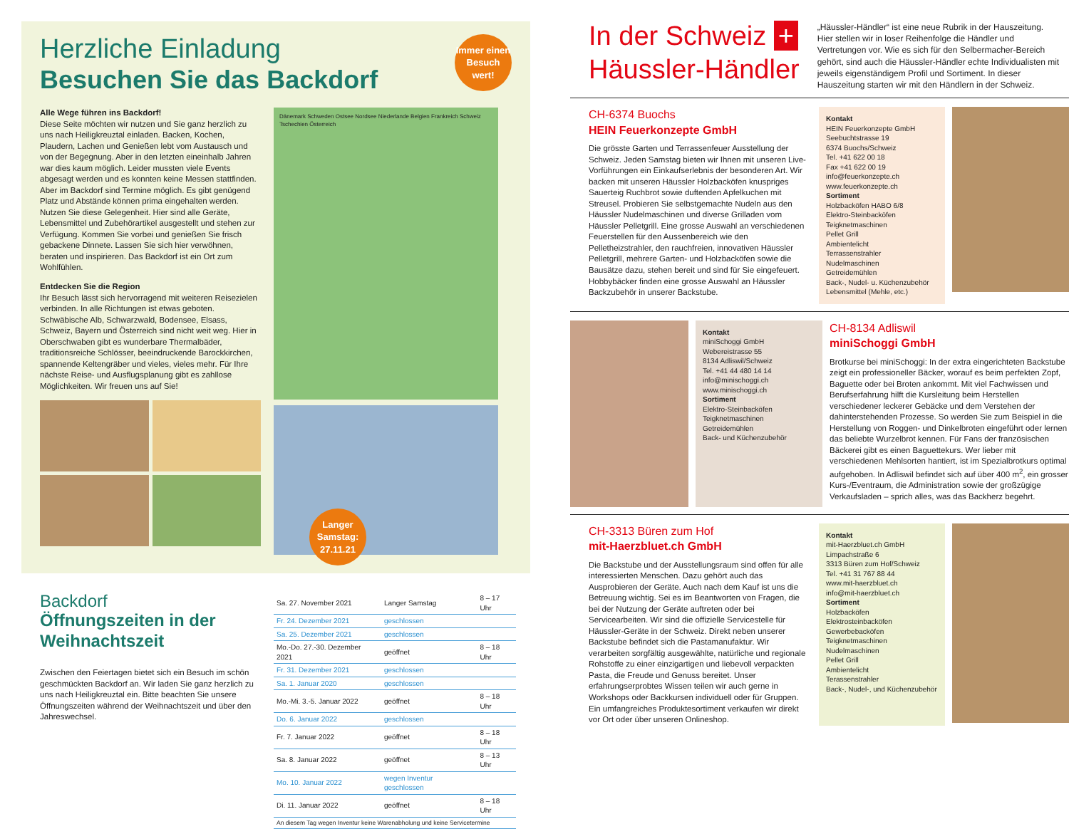Herzliche Einladung
Besuchen Sie das Backdorf
Immer einen Besuch wert!
Alle Wege führen ins Backdorf!
Diese Seite möchten wir nutzen und Sie ganz herzlich zu uns nach Heiligkreuztal einladen. Backen, Kochen, Plaudern, Lachen und Genießen lebt vom Austausch und von der Begegnung. Aber in den letzten eineinhalb Jahren war dies kaum möglich. Leider mussten viele Events abgesagt werden und es konnten keine Messen stattfinden. Aber im Backdorf sind Termine möglich. Es gibt genügend Platz und Abstände können prima eingehalten werden. Nutzen Sie diese Gelegenheit. Hier sind alle Geräte, Lebensmittel und Zubehörartikel ausgestellt und stehen zur Verfügung. Kommen Sie vorbei und genießen Sie frisch gebackene Dinnete. Lassen Sie sich hier verwöhnen, beraten und inspirieren. Das Backdorf ist ein Ort zum Wohlfühlen.
Entdecken Sie die Region
Ihr Besuch lässt sich hervorragend mit weiteren Reisezielen verbinden. In alle Richtungen ist etwas geboten. Schwäbische Alb, Schwarzwald, Bodensee, Elsass, Schweiz, Bayern und Österreich sind nicht weit weg. Hier in Oberschwaben gibt es wunderbare Thermalbäder, traditionsreiche Schlösser, beeindruckende Barockkirchen, spannende Keltengräber und vieles, vieles mehr. Für Ihre nächste Reise- und Ausflugsplanung gibt es zahllose Möglichkeiten. Wir freuen uns auf Sie!
Dänemark Schweden Ostsee Nordsee Niederlande Belgien Frankreich Schweiz Tschechien Österreich
Langer Samstag: 27.11.21
Backdorf
Öffnungszeiten in der Weihnachtszeit
Zwischen den Feiertagen bietet sich ein Besuch im schön geschmückten Backdorf an. Wir laden Sie ganz herzlich zu uns nach Heiligkreuztal ein. Bitte beachten Sie unsere Öffnungszeiten während der Weihnachtszeit und über den Jahreswechsel.
| Sa. 27. November 2021 | Langer Samstag | 8 – 17 Uhr |
| Fr. 24. Dezember 2021 | geschlossen | |
| Sa. 25. Dezember 2021 | geschlossen | |
| Mo.-Do. 27.-30. Dezember 2021 | geöffnet | 8 – 18 Uhr |
| Fr. 31. Dezember 2021 | geschlossen | |
| Sa. 1. Januar 2020 | geschlossen | |
| Mo.-Mi. 3.-5. Januar 2022 | geöffnet | 8 – 18 Uhr |
| Do. 6. Januar 2022 | geschlossen | |
| Fr. 7. Januar 2022 | geöffnet | 8 – 18 Uhr |
| Sa. 8. Januar 2022 | geöffnet | 8 – 13 Uhr |
| Mo. 10. Januar 2022 | wegen Inventur geschlossen | |
| Di. 11. Januar 2022 | geöffnet | 8 – 18 Uhr |
| An diesem Tag wegen Inventur keine Warenabholung und keine Servicetermine | | |
In der Schweiz +
Häussler-Händler
„Häussler-Händler“ ist eine neue Rubrik in der Hauszeitung. Hier stellen wir in loser Reihenfolge die Händler und Vertretungen vor. Wie es sich für den Selbermacher-Bereich gehört, sind auch die Häussler-Händler echte Individualisten mit jeweils eigenständigem Profil und Sortiment. In dieser Hauszeitung starten wir mit den Händlern in der Schweiz.
CH-6374 Buochs
HEIN Feuerkonzepte GmbH
Die grösste Garten und Terrassenfeuer Ausstellung der Schweiz. Jeden Samstag bieten wir Ihnen mit unseren Live-Vorführungen ein Einkaufserlebnis der besonderen Art. Wir backen mit unseren Häussler Holzbacköfen knuspriges Sauerteig Ruchbrot sowie duftenden Apfelkuchen mit Streusel. Probieren Sie selbstgemachte Nudeln aus den Häussler Nudelmaschinen und diverse Grilladen vom Häussler Pelletgrill. Eine grosse Auswahl an verschiedenen Feuerstellen für den Aussenbereich wie den Pelletheizstrahler, den rauchfreien, innovativen Häussler Pelletgrill, mehrere Garten- und Holzbacköfen sowie die Bausätze dazu, stehen bereit und sind für Sie eingefeuert. Hobbybäcker finden eine grosse Auswahl an Häussler Backzubehör in unserer Backstube.
Kontakt
HEIN Feuerkonzepte GmbH
Seebuchtstrasse 19
6374 Buochs/Schweiz
Tel. +41 622 00 18
Fax +41 622 00 19
info@feuerkonzepte.ch
www.feuerkonzepte.ch
Sortiment
Holzbacköfen HABO 6/8
Elektro-Steinbacköfen
Teigknetmaschinen
Pellet Grill
Ambientelicht
Terrassenstrahler
Nudelmaschinen
Getreidemühlen
Back-, Nudel- u. Küchenzubehör
Lebensmittel (Mehle, etc.)
Kontakt
miniSchoggi GmbH
Webereistrasse 55
8134 Adliswil/Schweiz
Tel. +41 44 480 14 14
info@minischoggi.ch
www.minischoggi.ch
Sortiment
Elektro-Steinbacköfen
Teigknetmaschinen
Getreidemühlen
Back- und Küchenzubehör
CH-8134 Adliswil
miniSchoggi GmbH
Brotkurse bei miniSchoggi: In der extra eingerichteten Backstube zeigt ein professioneller Bäcker, worauf es beim perfekten Zopf, Baguette oder bei Broten ankommt. Mit viel Fachwissen und Berufserfahrung hilft die Kursleitung beim Herstellen verschiedener leckerer Gebäcke und dem Verstehen der dahinterstehenden Prozesse. So werden Sie zum Beispiel in die Herstellung von Roggen- und Dinkelbroten eingeführt oder lernen das beliebte Wurzelbrot kennen. Für Fans der französischen Bäckerei gibt es einen Baguettekurs. Wer lieber mit verschiedenen Mehlsorten hantiert, ist im Spezialbrotkurs optimal aufgehoben. In Adliswil befindet sich auf über 400 m<sup>2</sup>, ein grosser Kurs-/Eventraum, die Administration sowie der großzügige Verkaufsladen – sprich alles, was das Backherz begehrt.
CH-3313 Büren zum Hof
mit-Haerzbluet.ch GmbH
Die Backstube und der Ausstellungsraum sind offen für alle interessierten Menschen. Dazu gehört auch das Ausprobieren der Geräte. Auch nach dem Kauf ist uns die Betreuung wichtig. Sei es im Beantworten von Fragen, die bei der Nutzung der Geräte auftreten oder bei Servicearbeiten. Wir sind die offizielle Servicestelle für Häussler-Geräte in der Schweiz. Direkt neben unserer Backstube befindet sich die Pastamanufaktur. Wir verarbeiten sorgfältig ausgewählte, natürliche und regionale Rohstoffe zu einer einzigartigen und liebevoll verpackten Pasta, die Freude und Genuss bereitet. Unser erfahrungserprobtes Wissen teilen wir auch gerne in Workshops oder Backkursen individuell oder für Gruppen. Ein umfangreiches Produktesortiment verkaufen wir direkt vor Ort oder über unseren Onlineshop.
Kontakt
mit-Haerzbluet.ch GmbH
Limpachstraße 6
3313 Büren zum Hof/Schweiz
Tel. +41 31 767 88 44
www.mit-haerzbluet.ch
info@mit-haerzbluet.ch
Sortiment
Holzbacköfen
Elektrosteinbacköfen
Gewerbebacköfen
Teigknetmaschinen
Nudelmaschinen
Pellet Grill
Ambientelicht
Terassenstrahler
Back-, Nudel-, und Küchenzubehör